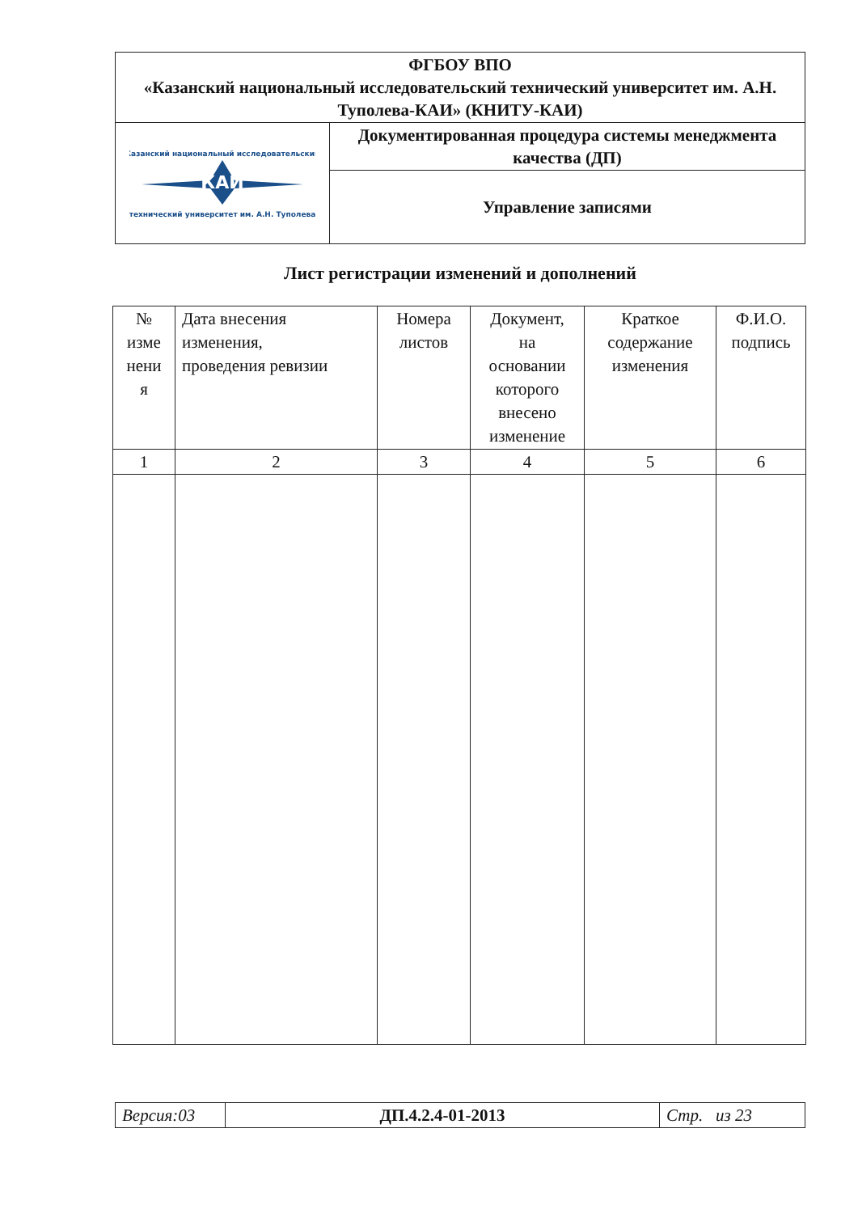| ФГБОУ ВПО «Казанский национальный исследовательский технический университет им. А.Н. Туполева-КАИ» (КНИТУ-КАИ) | |
| КАИ Казанский национальный исследовательский технический университет им. А.Н. Туполева | Документированная процедура системы менеджмента качества (ДП) |
| | Управление записями |
Лист регистрации изменений и дополнений
| № изме нени я | Дата внесения изменения, проведения ревизии | Номера листов | Документ, на основании которого внесено изменение | Краткое содержание изменения | Ф.И.О. подпись |
| --- | --- | --- | --- | --- | --- |
| 1 | 2 | 3 | 4 | 5 | 6 |
| Версия:03 | ДП.4.2.4-01-2013 | Стр. из 23 |